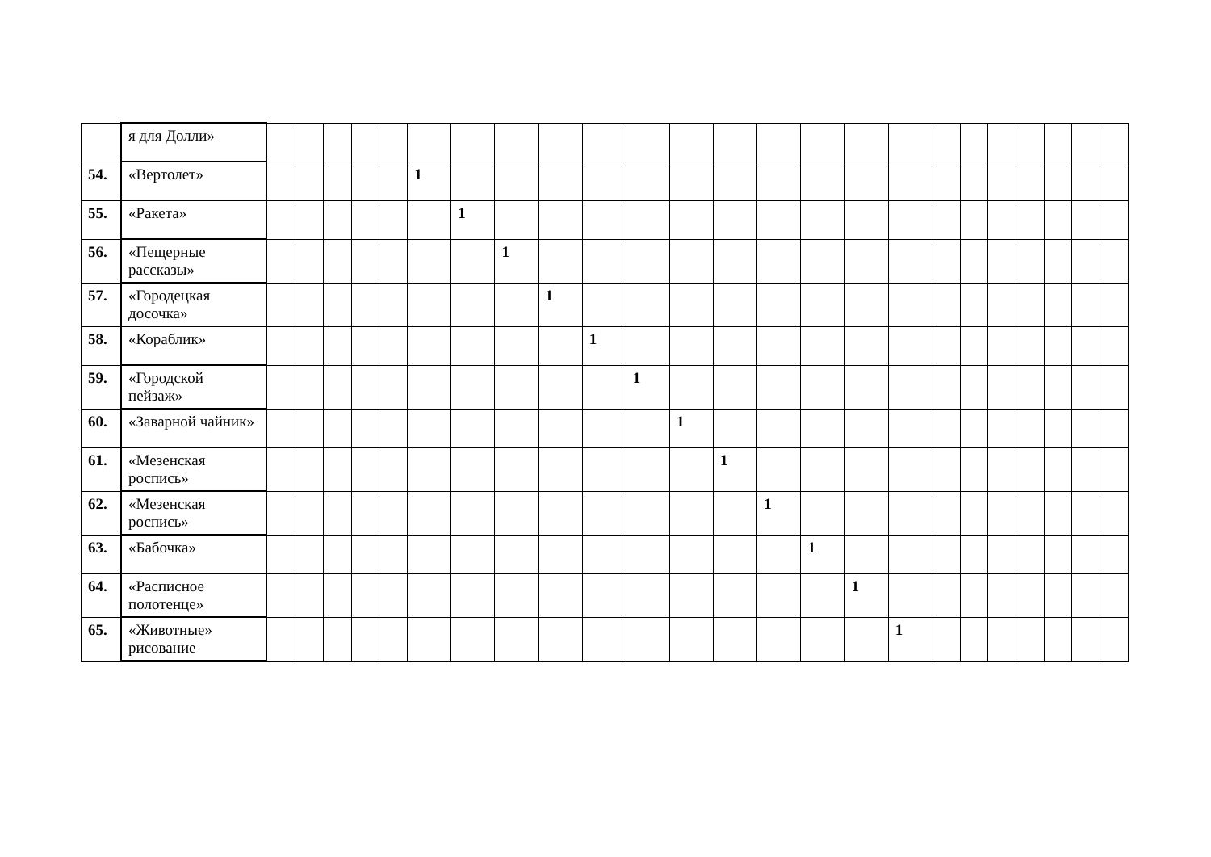| | я для Долли» | | | | | | | | | | | | | | | | | | | | | | | | |
| 54. | «Вертолет» | | | | | | 1 | | | | | | | | | | | | | | | | | | |
| 55. | «Ракета» | | | | | | | 1 | | | | | | | | | | | | | | | | | |
| 56. | «Пещерные рассказы» | | | | | | | | 1 | | | | | | | | | | | | | | | | |
| 57. | «Городецкая досочка» | | | | | | | | | 1 | | | | | | | | | | | | | | | |
| 58. | «Кораблик» | | | | | | | | | | 1 | | | | | | | | | | | | | | |
| 59. | «Городской пейзаж» | | | | | | | | | | | 1 | | | | | | | | | | | | | |
| 60. | «Заварной чайник» | | | | | | | | | | | | 1 | | | | | | | | | | | | |
| 61. | «Мезенская роспись» | | | | | | | | | | | | | 1 | | | | | | | | | | | |
| 62. | «Мезенская роспись» | | | | | | | | | | | | | | 1 | | | | | | | | | | |
| 63. | «Бабочка» | | | | | | | | | | | | | | | 1 | | | | | | | | | |
| 64. | «Расписное полотенце» | | | | | | | | | | | | | | | | 1 | | | | | | | | |
| 65. | «Животные» рисование | | | | | | | | | | | | | | | | | 1 | | | | | | | |